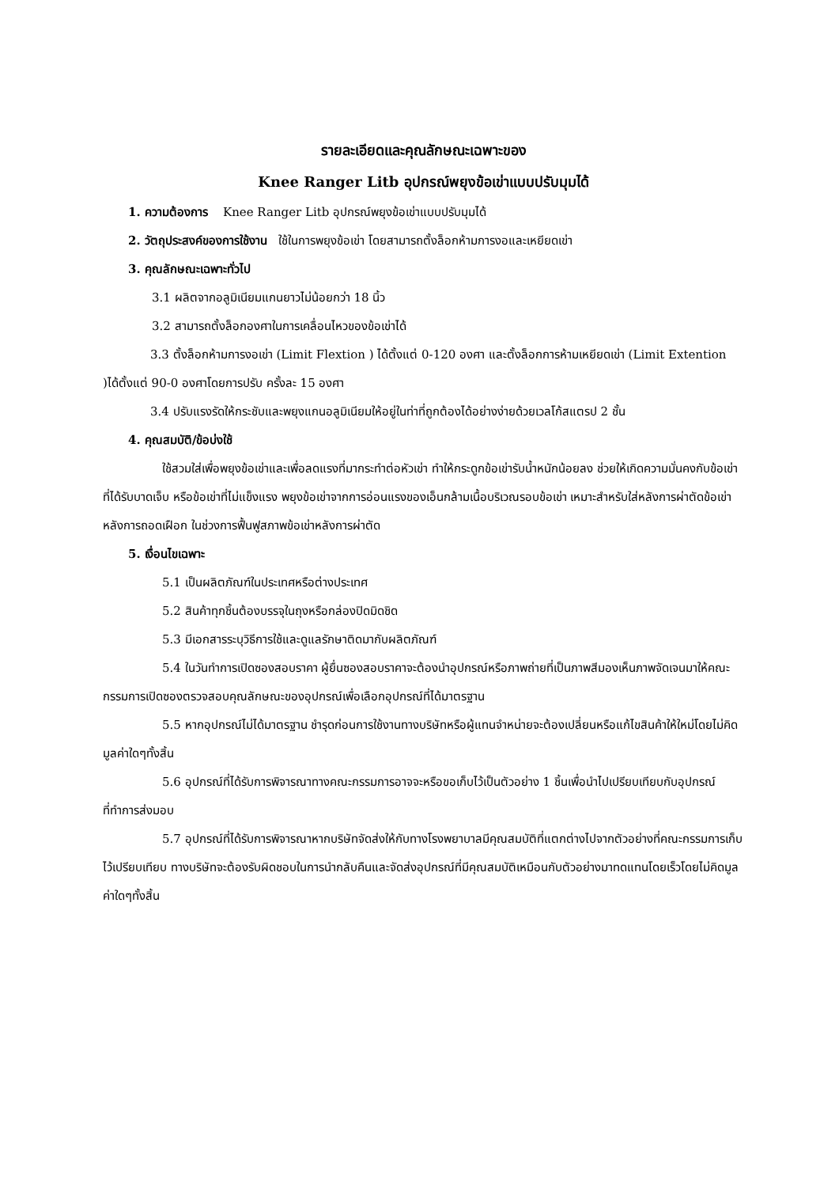รายละเอียดและคุณลักษณะเฉพาะของ
Knee Ranger Litb อุปกรณ์พยุงข้อเข่าแบบปรับมุมได้
1. ความต้องการ Knee Ranger Litb อุปกรณ์พยุงข้อเข่าแบบปรับมุมได้
2. วัตถุประสงค์ของการใช้งาน ใช้ในการพยุงข้อเข่า โดยสามารถตั้งล็อกห้ามการงอและเหยียดเข่า
3. คุณลักษณะเฉพาะทั่วไป
3.1 ผลิตจากอลูมิเนียมแกนยาวไม่น้อยกว่า 18 นิ้ว
3.2 สามารถตั้งล็อกองศาในการเคลื่อนไหวของข้อเข่าได้
3.3 ตั้งล็อกห้ามการงอเข่า (Limit Flextion ) ได้ตั้งแต่ 0-120 องศา และตั้งล็อกการห้ามเหยียดเข่า (Limit Extention )ได้ตั้งแต่ 90-0 องศาโดยการปรับ ครั้งละ 15 องศา
3.4 ปรับแรงรัดให้กระชับและพยุงแกนอลูมิเนียมให้อยู่ในท่าที่ถูกต้องได้อย่างง่ายด้วยเวลโก้สแตรป 2 ชั้น
4. คุณสมบัติ/ข้อบ่งใช้
ใช้สวมใส่เพื่อพยุงข้อเข่าและเพื่อลดแรงที่มากระทำต่อหัวเข่า ทำให้กระดูกข้อเข่ารับน้ำหนักน้อยลง ช่วยให้เกิดความมั่นคงกับข้อเข่าที่ได้รับบาดเจ็บ หรือข้อเข่าที่ไม่แข็งแรง พยุงข้อเข่าจากการอ่อนแรงของเอ็นกล้ามเนื้อบริเวณรอบข้อเข่า เหมาะสำหรับใส่หลังการผ่าตัดข้อเข่า หลังการถอดเฝือก ในช่วงการฟื้นฟูสภาพข้อเข่าหลังการผ่าตัด
5. เงื่อนไขเฉพาะ
5.1 เป็นผลิตภัณฑ์ในประเทศหรือต่างประเทศ
5.2 สินค้าทุกชิ้นต้องบรรจุในถุงหรือกล่องปิดมิดชิด
5.3 มีเอกสารระบุวิธีการใช้และดูแลรักษาติดมากับผลิตภัณฑ์
5.4 ในวันทำการเปิดซองสอบราคา ผู้ยื่นซองสอบราคาจะต้องนำอุปกรณ์หรือภาพถ่ายที่เป็นภาพสีมองเห็นภาพจัดเจนมาให้คณะกรรมการเปิดซองตรวจสอบคุณลักษณะของอุปกรณ์เพื่อเลือกอุปกรณ์ที่ได้มาตรฐาน
5.5 หากอุปกรณ์ไม่ได้มาตรฐาน ชำรุดก่อนการใช้งานทางบริษัทหรือผู้แทนจำหน่ายจะต้องเปลี่ยนหรือแก้ไขสินค้าให้ใหม่โดยไม่คิดมูลค่าใดๆทั้งสิ้น
5.6 อุปกรณ์ที่ได้รับการพิจารณาทางคณะกรรมการอาจจะหรือขอเก็บไว้เป็นตัวอย่าง 1 ชิ้นเพื่อนำไปเปรียบเทียบกับอุปกรณ์ที่ทำการส่งมอบ
5.7 อุปกรณ์ที่ได้รับการพิจารณาหากบริษัทจัดส่งให้กับทางโรงพยาบาลมีคุณสมบัติที่แตกต่างไปจากตัวอย่างที่คณะกรรมการเก็บไว้เปรียบเทียบ ทางบริษัทจะต้องรับผิดชอบในการนำกลับคืนและจัดส่งอุปกรณ์ที่มีคุณสมบัติเหมือนกับตัวอย่างมาทดแทนโดยเร็วโดยไม่คิดมูลค่าใดๆทั้งสิ้น